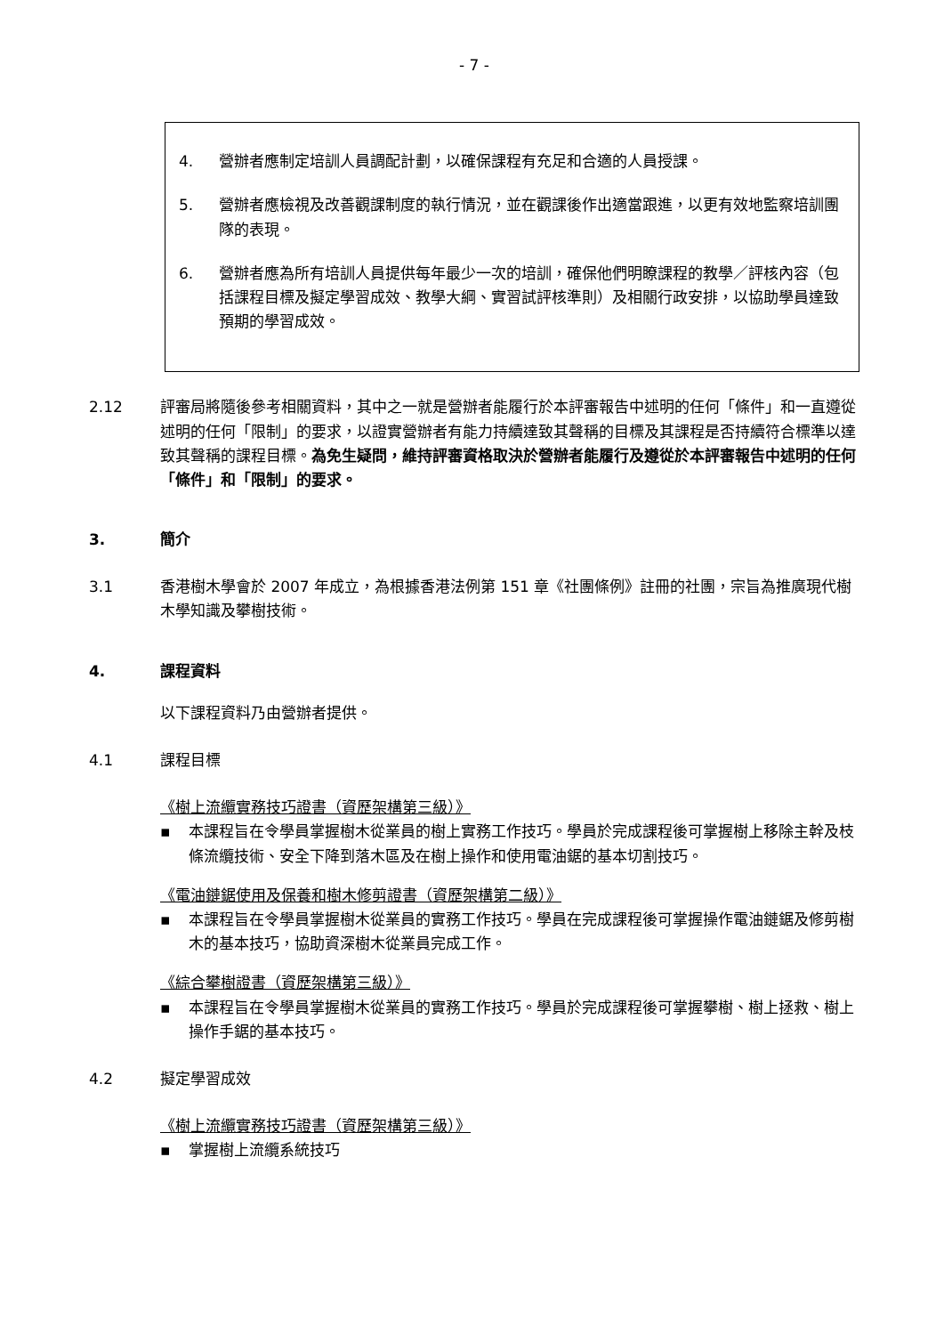- 7 -
4. 營辦者應制定培訓人員調配計劃，以確保課程有充足和合適的人員授課。
5. 營辦者應檢視及改善觀課制度的執行情況，並在觀課後作出適當跟進，以更有效地監察培訓團隊的表現。
6. 營辦者應為所有培訓人員提供每年最少一次的培訓，確保他們明瞭課程的教學／評核內容（包括課程目標及擬定學習成效、教學大綱、實習試評核準則）及相關行政安排，以協助學員達致預期的學習成效。
2.12 評審局將隨後參考相關資料，其中之一就是營辦者能履行於本評審報告中述明的任何「條件」和一直遵從述明的任何「限制」的要求，以證實營辦者有能力持續達致其聲稱的目標及其課程是否持續符合標準以達致其聲稱的課程目標。為免生疑問，維持評審資格取決於營辦者能履行及遵從於本評審報告中述明的任何「條件」和「限制」的要求。
3. 簡介
3.1 香港樹木學會於 2007 年成立，為根據香港法例第 151 章《社團條例》註冊的社團，宗旨為推廣現代樹木學知識及攀樹技術。
4. 課程資料
以下課程資料乃由營辦者提供。
4.1 課程目標
《樹上流纜實務技巧證書（資歷架構第三級）》
▪ 本課程旨在令學員掌握樹木從業員的樹上實務工作技巧。學員於完成課程後可掌握樹上移除主幹及枝條流纜技術、安全下降到落木區及在樹上操作和使用電油鋸的基本切割技巧。
《電油鏈鋸使用及保養和樹木修剪證書（資歷架構第二級）》
▪ 本課程旨在令學員掌握樹木從業員的實務工作技巧。學員在完成課程後可掌握操作電油鏈鋸及修剪樹木的基本技巧，協助資深樹木從業員完成工作。
《綜合攀樹證書（資歷架構第三級）》
▪ 本課程旨在令學員掌握樹木從業員的實務工作技巧。學員於完成課程後可掌握攀樹、樹上拯救、樹上操作手鋸的基本技巧。
4.2 擬定學習成效
《樹上流纜實務技巧證書（資歷架構第三級）》
▪ 掌握樹上流纜系統技巧